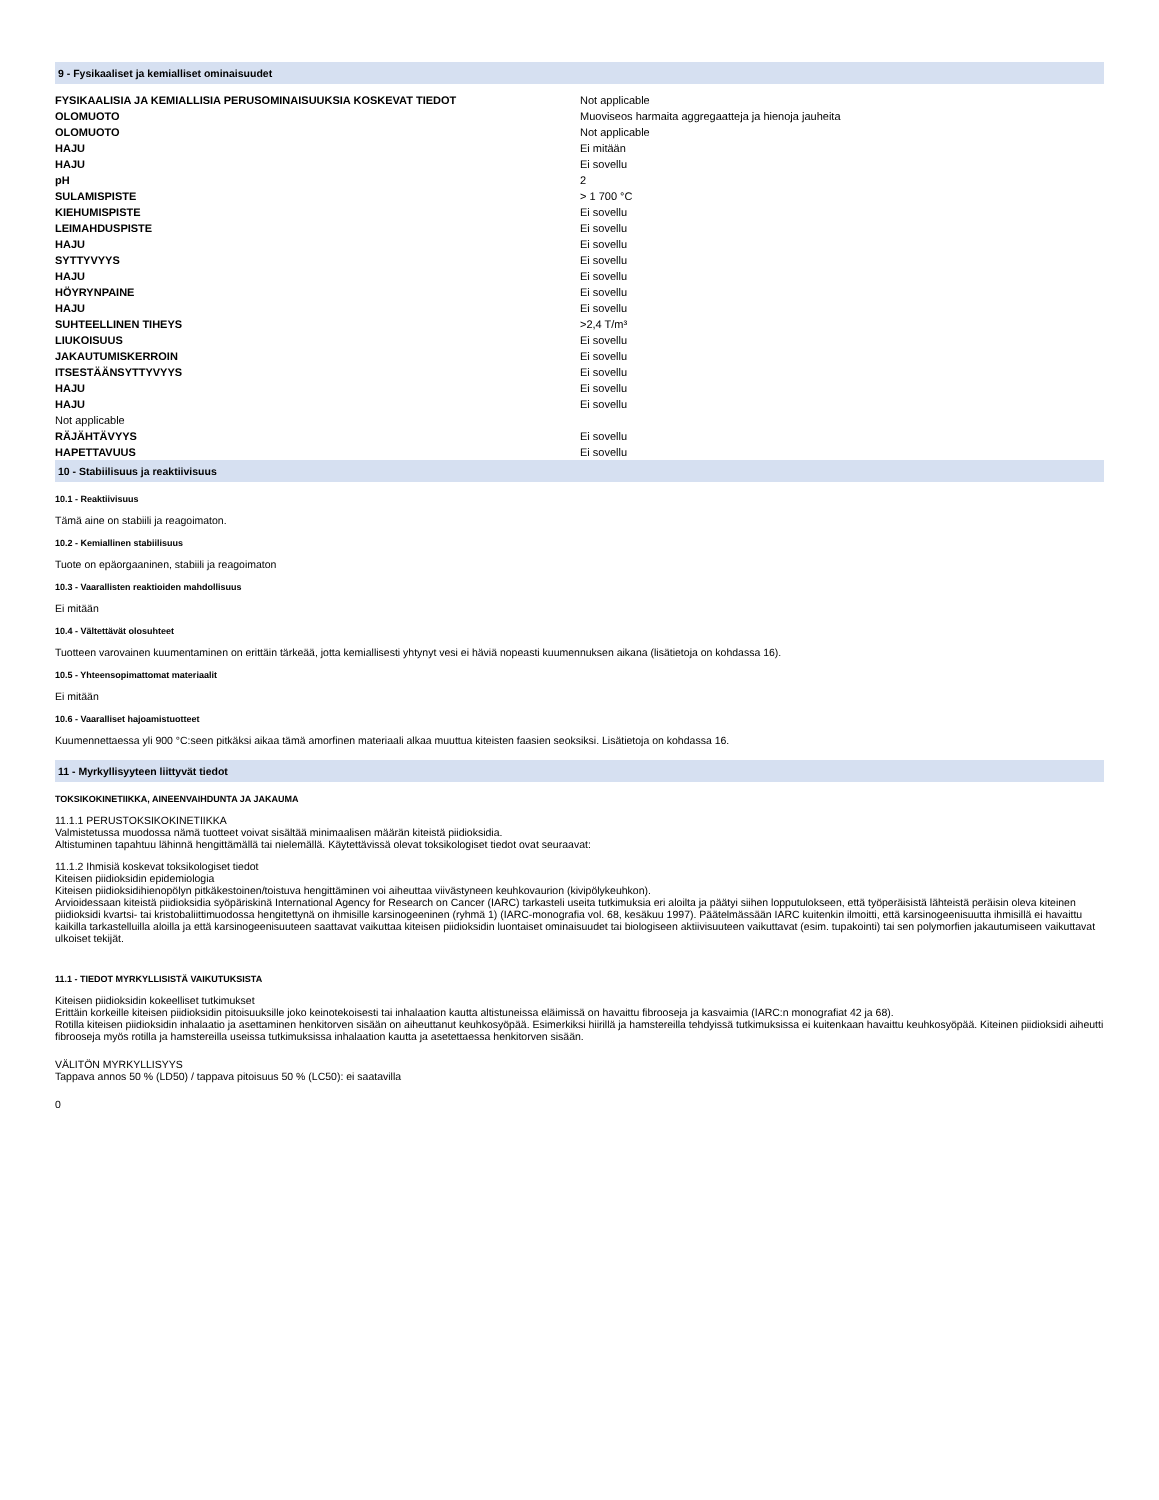9 - Fysikaaliset ja kemialliset ominaisuudet
| FYSIKAALISIA JA KEMIALLISIA PERUSOMINAISUUKSIA KOSKEVAT TIEDOT | Not applicable |
| OLOMUOTO | Muoviseos harmaita aggregaatteja ja hienoja jauheita |
| OLOMUOTO | Not applicable |
| HAJU | Ei mitään |
| HAJU | Ei sovellu |
| pH | 2 |
| SULAMISPISTE | > 1 700 °C |
| KIEHUMISPISTE | Ei sovellu |
| LEIMAHDUSPISTE | Ei sovellu |
| HAJU | Ei sovellu |
| SYTTYVYYS | Ei sovellu |
| HAJU | Ei sovellu |
| HÖYRYNPAINE | Ei sovellu |
| HAJU | Ei sovellu |
| SUHTEELLINEN TIHEYS | >2,4 T/m³ |
| LIUKOISUUS | Ei sovellu |
| JAKAUTUMISKERROIN | Ei sovellu |
| ITSESTÄÄNSYTTYVYYS | Ei sovellu |
| HAJU | Ei sovellu |
| HAJU | Ei sovellu |
| Not applicable | |
| RÄJÄHTÄVYYS | Ei sovellu |
| HAPETTAVUUS | Ei sovellu |
10 - Stabiilisuus ja reaktiivisuus
10.1 - Reaktiivisuus
Tämä aine on stabiili ja reagoimaton.
10.2 - Kemiallinen stabiilisuus
Tuote on epäorgaaninen, stabiili ja reagoimaton
10.3 - Vaarallisten reaktioiden mahdollisuus
Ei mitään
10.4 - Vältettävät olosuhteet
Tuotteen varovainen kuumentaminen on erittäin tärkeää, jotta kemiallisesti yhtynyt vesi ei häviä nopeasti kuumennuksen aikana (lisätietoja on kohdassa 16).
10.5 - Yhteensopimattomat materiaalit
Ei mitään
10.6 - Vaaralliset hajoamistuotteet
Kuumennettaessa yli 900 °C:seen pitkäksi aikaa tämä amorfinen materiaali alkaa muuttua kiteisten faasien seoksiksi. Lisätietoja on kohdassa 16.
11 - Myrkyllisyyteen liittyvät tiedot
TOKSIKOKINETIIKKA, AINEENVAIHDUNTA JA JAKAUMA
11.1.1 PERUSTOKSIKOKINETIIKKA
Valmistetussa muodossa nämä tuotteet voivat sisältää minimaalisen määrän kiteistä piidioksidia.
Altistuminen tapahtuu lähinnä hengittämällä tai nielemällä. Käytettävissä olevat toksikologiset tiedot ovat seuraavat:
11.1.2 Ihmisiä koskevat toksikologiset tiedot
Kiteisen piidioksidin epidemiologia
Kiteisen piidioksidihienopölyn pitkäkestoinen/toistuva hengittäminen voi aiheuttaa viivästyneen keuhkovaurion (kivipölykeuhkon).
Arvioidessaan kiteistä piidioksidia syöpäriskinä International Agency for Research on Cancer (IARC) tarkasteli useita tutkimuksia eri aloilta ja päätyi siihen lopputulokseen, että työperäisistä lähteistä peräisin oleva kiteinen piidioksidi kvartsi- tai kristobaliittimuodossa hengitettynä on ihmisille karsinogeeninen (ryhmä 1) (IARC-monografia vol. 68, kesäkuu 1997). Päätelmässään IARC kuitenkin ilmoitti, että karsinogeenisuutta ihmisillä ei havaittu kaikilla tarkastelluilla aloilla ja että karsinogeenisuuteen saattavat vaikuttaa kiteisen piidioksidin luontaiset ominaisuudet tai biologiseen aktiivisuuteen vaikuttavat (esim. tupakointi) tai sen polymorfien jakautumiseen vaikuttavat ulkoiset tekijät.
11.1 - TIEDOT MYRKYLLISISTÄ VAIKUTUKSISTA
Kiteisen piidioksidin kokeelliset tutkimukset
Erittäin korkeille kiteisen piidioksidin pitoisuuksille joko keinotekoisesti tai inhalaation kautta altistuneissa eläimissä on havaittu fibrooseja ja kasvaimia (IARC:n monografiat 42 ja 68).
Rotilla kiteisen piidioksidin inhalaatio ja asettaminen henkitorven sisään on aiheuttanut keuhkosyöpää. Esimerkiksi hiirillä ja hamstereilla tehdyissä tutkimuksissa ei kuitenkaan havaittu keuhkosyöpää. Kiteinen piidioksidi aiheutti fibrooseja myös rotilla ja hamstereilla useissa tutkimuksissa inhalaation kautta ja asetettaessa henkitorven sisään.
VÄLITÖN MYRKYLLISYYS
Tappava annos 50 % (LD50) / tappava pitoisuus 50 % (LC50): ei saatavilla
0